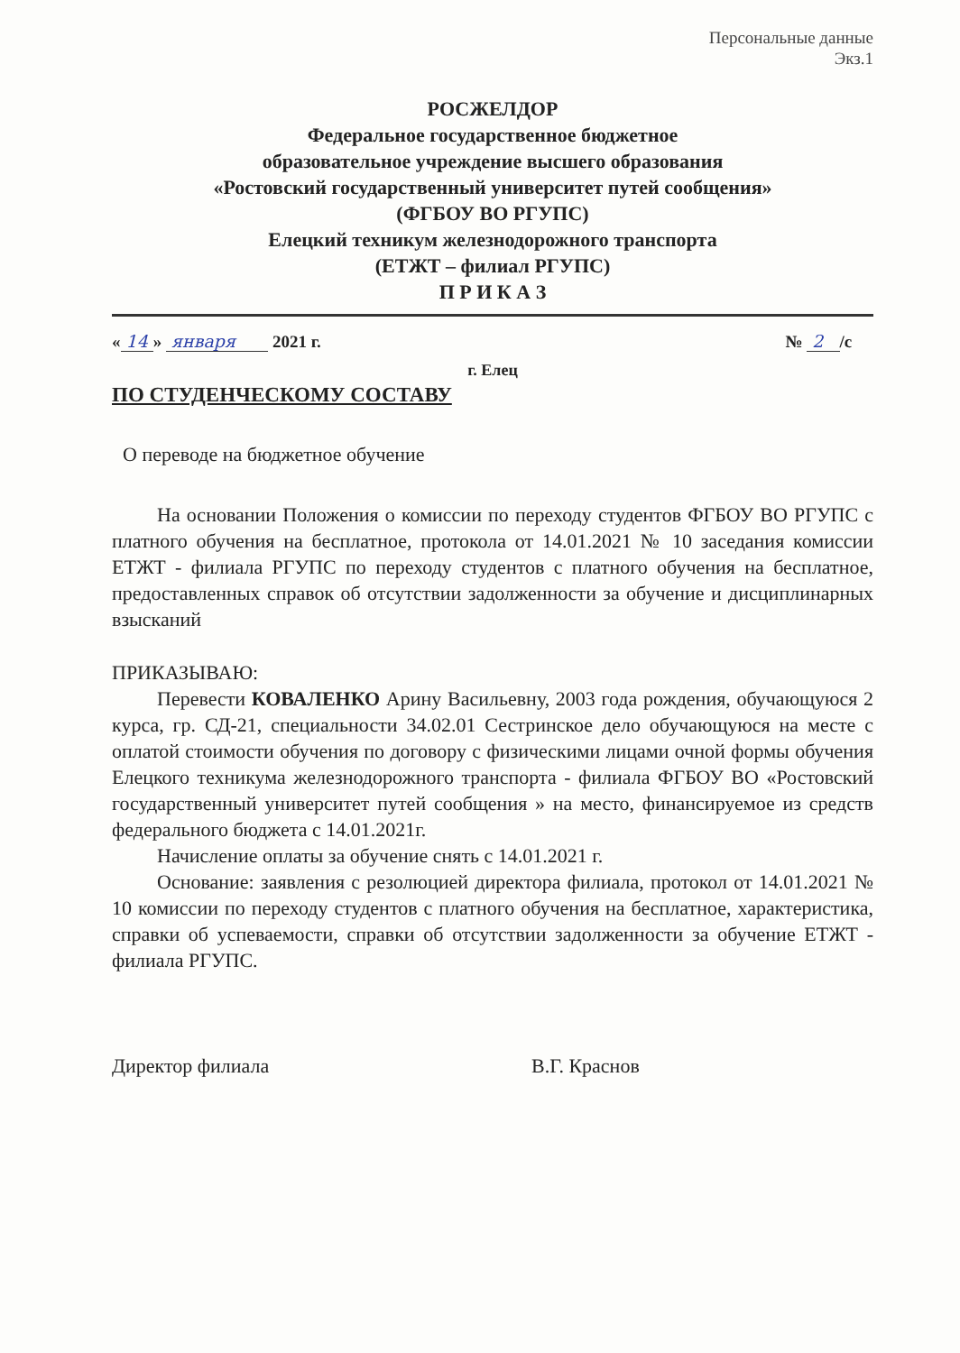Персональные данные
Экз.1
РОСЖЕЛДОР
Федеральное государственное бюджетное
образовательное учреждение высшего образования
«Ростовский государственный университет путей сообщения»
(ФГБОУ ВО РГУПС)
Елецкий техникум железнодорожного транспорта
(ЕТЖТ – филиал РГУПС)
П Р И К А З
« 14 » января 2021 г. № 2 /с
г. Елец
ПО СТУДЕНЧЕСКОМУ СОСТАВУ
О переводе на бюджетное обучение
На основании Положения о комиссии по переходу студентов ФГБОУ ВО РГУПС с платного обучения на бесплатное, протокола от 14.01.2021 № 10 заседания комиссии ЕТЖТ - филиала РГУПС по переходу студентов с платного обучения на бесплатное, предоставленных справок об отсутствии задолженности за обучение и дисциплинарных взысканий
ПРИКАЗЫВАЮ:
Перевести КОВАЛЕНКО Арину Васильевну, 2003 года рождения, обучающуюся 2 курса, гр. СД-21, специальности 34.02.01 Сестринское дело обучающуюся на месте с оплатой стоимости обучения по договору с физическими лицами очной формы обучения Елецкого техникума железнодорожного транспорта - филиала ФГБОУ ВО «Ростовский государственный университет путей сообщения » на место, финансируемое из средств федерального бюджета с 14.01.2021г.
Начисление оплаты за обучение снять с 14.01.2021 г.
Основание: заявления с резолюцией директора филиала, протокол от 14.01.2021 № 10 комиссии по переходу студентов с платного обучения на бесплатное, характеристика, справки об успеваемости, справки об отсутствии задолженности за обучение ЕТЖТ - филиала РГУПС.
Директор филиала В.Г. Краснов